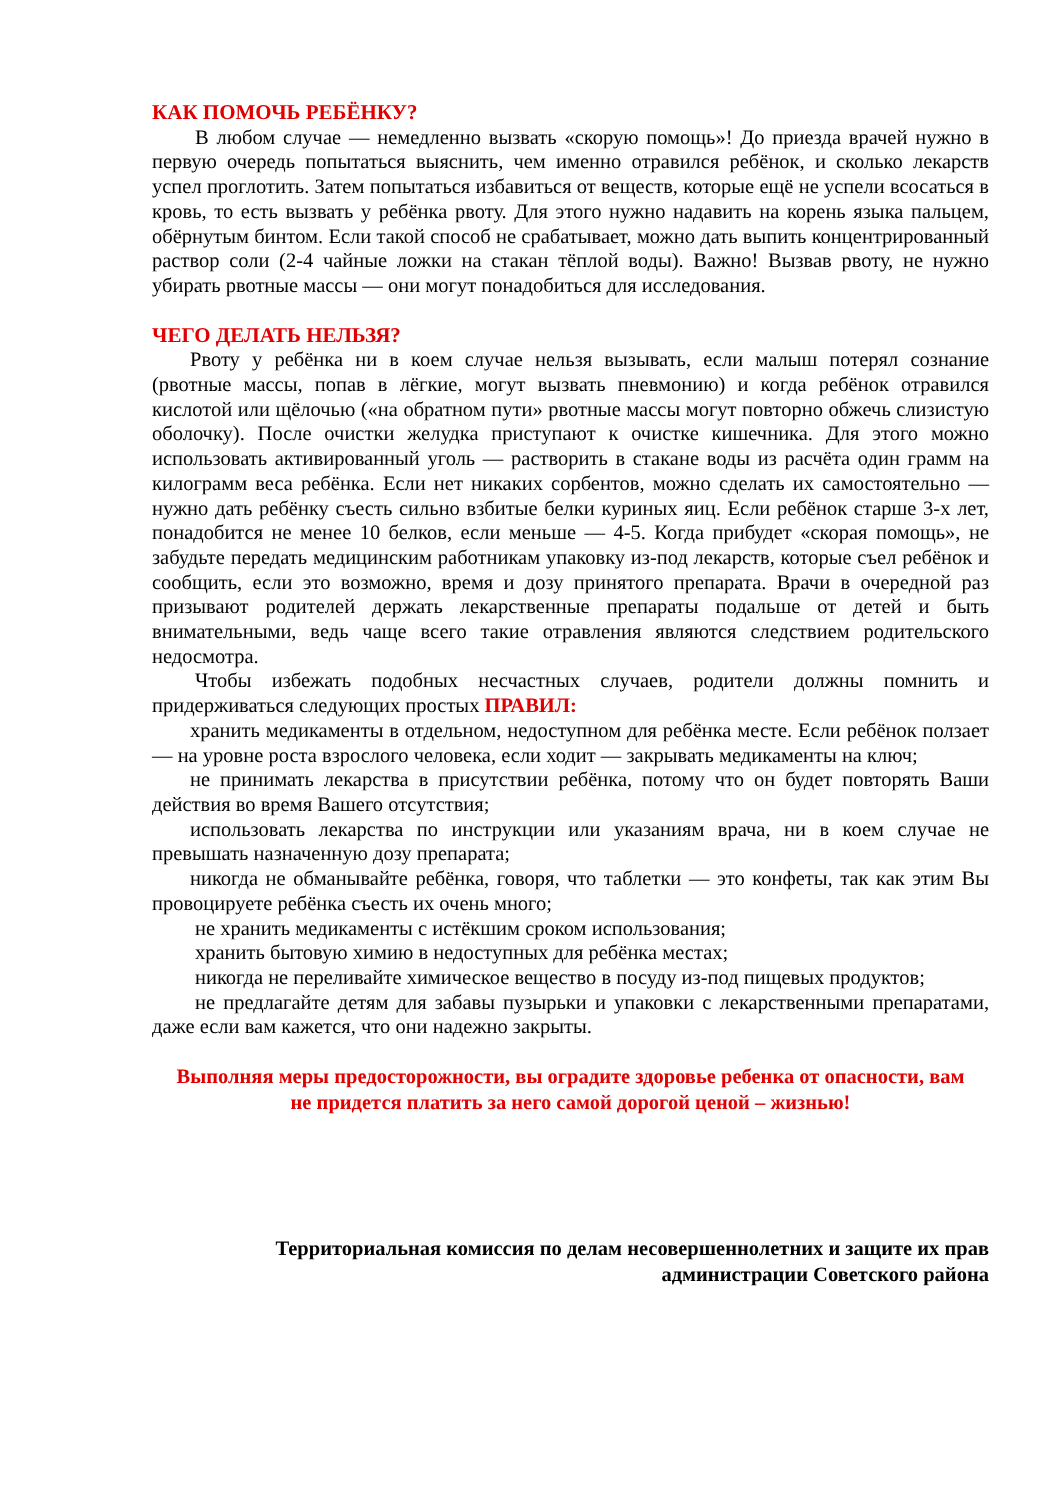КАК ПОМОЧЬ РЕБЁНКУ?
В любом случае — немедленно вызвать «скорую помощь»! До приезда врачей нужно в первую очередь попытаться выяснить, чем именно отравился ребёнок, и сколько лекарств успел проглотить. Затем попытаться избавиться от веществ, которые ещё не успели всосаться в кровь, то есть вызвать у ребёнка рвоту. Для этого нужно надавить на корень языка пальцем, обёрнутым бинтом. Если такой способ не срабатывает, можно дать выпить концентрированный раствор соли (2-4 чайные ложки на стакан тёплой воды). Важно! Вызвав рвоту, не нужно убирать рвотные массы — они могут понадобиться для исследования.
ЧЕГО ДЕЛАТЬ НЕЛЬЗЯ?
Рвоту у ребёнка ни в коем случае нельзя вызывать, если малыш потерял сознание (рвотные массы, попав в лёгкие, могут вызвать пневмонию) и когда ребёнок отравился кислотой или щёлочью («на обратном пути» рвотные массы могут повторно обжечь слизистую оболочку). После очистки желудка приступают к очистке кишечника. Для этого можно использовать активированный уголь — растворить в стакане воды из расчёта один грамм на килограмм веса ребёнка. Если нет никаких сорбентов, можно сделать их самостоятельно — нужно дать ребёнку съесть сильно взбитые белки куриных яиц. Если ребёнок старше 3-х лет, понадобится не менее 10 белков, если меньше — 4-5. Когда прибудет «скорая помощь», не забудьте передать медицинским работникам упаковку из-под лекарств, которые съел ребёнок и сообщить, если это возможно, время и дозу принятого препарата. Врачи в очередной раз призывают родителей держать лекарственные препараты подальше от детей и быть внимательными, ведь чаще всего такие отравления являются следствием родительского недосмотра.
Чтобы избежать подобных несчастных случаев, родители должны помнить и придерживаться следующих простых ПРАВИЛ:
хранить медикаменты в отдельном, недоступном для ребёнка месте. Если ребёнок ползает — на уровне роста взрослого человека, если ходит — закрывать медикаменты на ключ;
не принимать лекарства в присутствии ребёнка, потому что он будет повторять Ваши действия во время Вашего отсутствия;
использовать лекарства по инструкции или указаниям врача, ни в коем случае не превышать назначенную дозу препарата;
никогда не обманывайте ребёнка, говоря, что таблетки — это конфеты, так как этим Вы провоцируете ребёнка съесть их очень много;
не хранить медикаменты с истёкшим сроком использования;
хранить бытовую химию в недоступных для ребёнка местах;
никогда не переливайте химическое вещество в посуду из-под пищевых продуктов;
не предлагайте детям для забавы пузырьки и упаковки с лекарственными препаратами, даже если вам кажется, что они надежно закрыты.
Выполняя меры предосторожности, вы оградите здоровье ребенка от опасности, вам
не придется платить за него самой дорогой ценой – жизнью!
Территориальная комиссия по делам несовершеннолетних и защите их прав
администрации Советского района